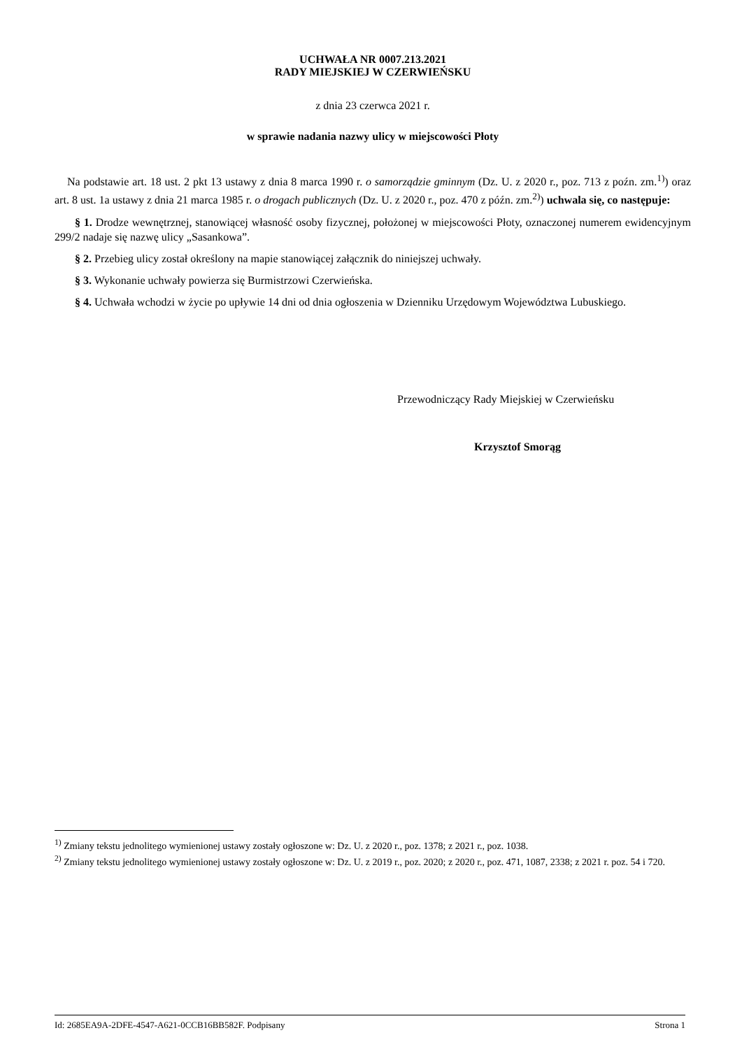UCHWAŁA NR 0007.213.2021
RADY MIEJSKIEJ W CZERWIEŃSKU
z dnia 23 czerwca 2021 r.
w sprawie nadania nazwy ulicy w miejscowości Płoty
Na podstawie art. 18 ust. 2 pkt 13 ustawy z dnia 8 marca 1990 r. o samorządzie gminnym (Dz. U. z 2020 r., poz. 713 z poźn. zm.<sup>1)</sup>) oraz art. 8 ust. 1a ustawy z dnia 21 marca 1985 r. o drogach publicznych (Dz. U. z 2020 r., poz. 470 z późn. zm.<sup>2)</sup>) uchwala się, co następuje:
§ 1. Drodze wewnętrznej, stanowiącej własność osoby fizycznej, położonej w miejscowości Płoty, oznaczonej numerem ewidencyjnym 299/2 nadaje się nazwę ulicy „Sasankowa”.
§ 2. Przebieg ulicy został określony na mapie stanowiącej załącznik do niniejszej uchwały.
§ 3. Wykonanie uchwały powierza się Burmistrzowi Czerwieńska.
§ 4. Uchwała wchodzi w życie po upływie 14 dni od dnia ogłoszenia w Dzienniku Urzędowym Województwa Lubuskiego.
Przewodniczący Rady Miejskiej w Czerwieńsku
Krzysztof Smorąg
<sup>1)</sup> Zmiany tekstu jednolitego wymienionej ustawy zostały ogłoszone w: Dz. U. z 2020 r., poz. 1378; z 2021 r., poz. 1038.
<sup>2)</sup> Zmiany tekstu jednolitego wymienionej ustawy zostały ogłoszone w: Dz. U. z 2019 r., poz. 2020; z 2020 r., poz. 471, 1087, 2338; z 2021 r. poz. 54 i 720.
Id: 2685EA9A-2DFE-4547-A621-0CCB16BB582F. Podpisany Strona 1